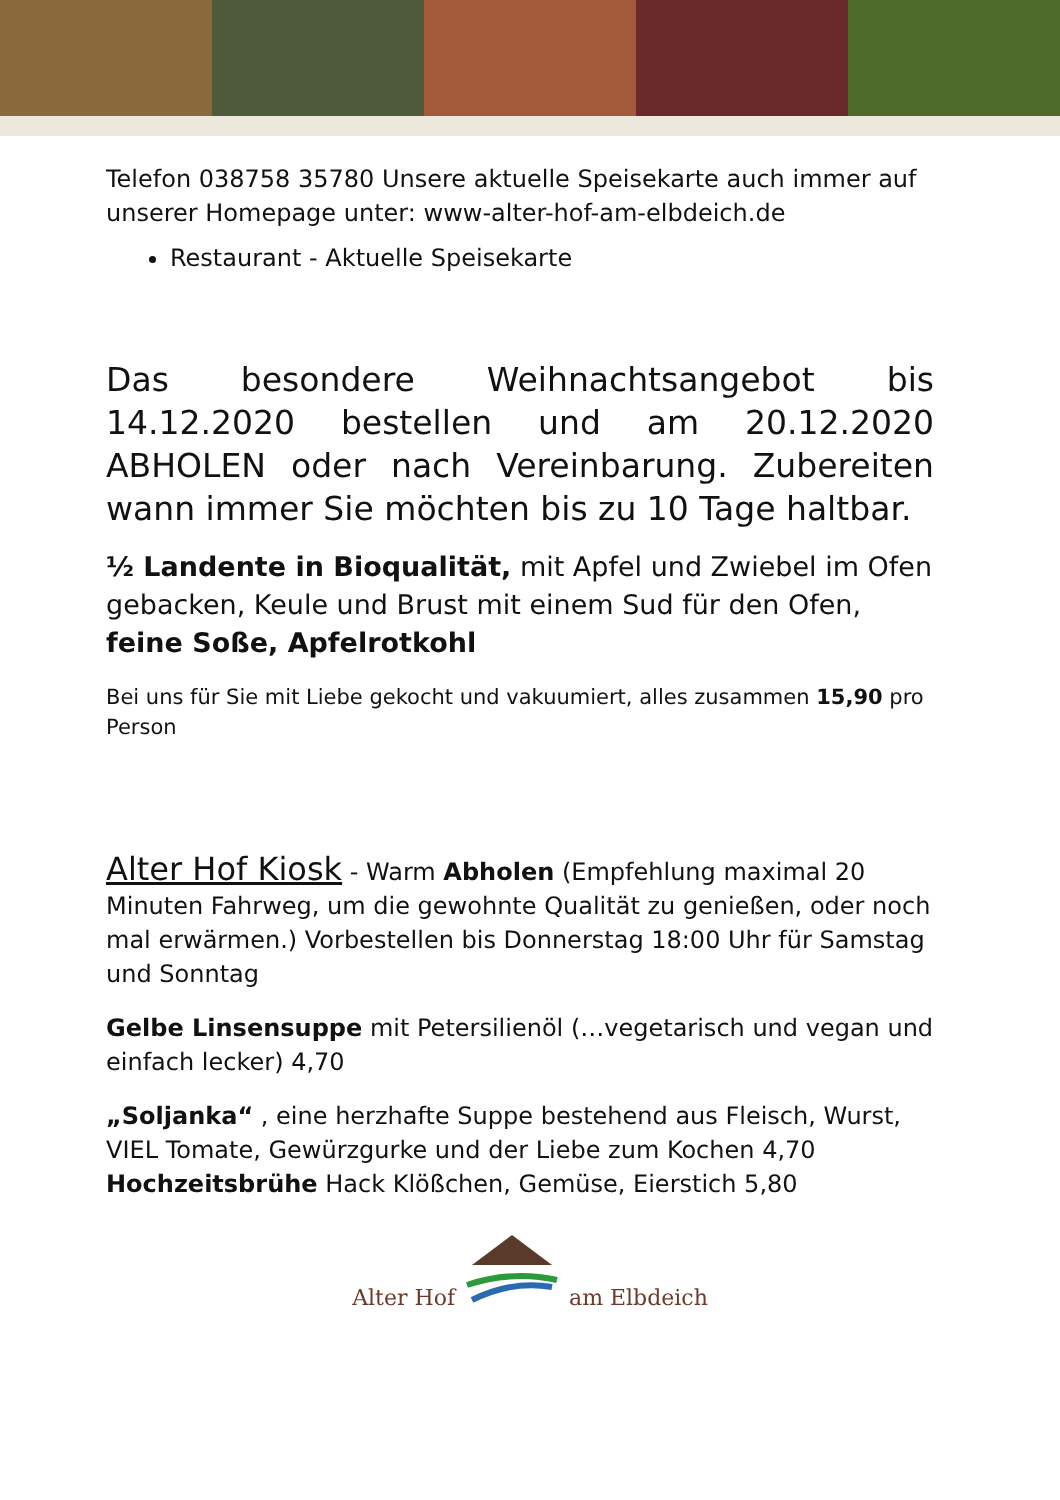Telefon 038758 35780 Unsere aktuelle Speisekarte auch immer auf unserer Homepage unter: www-alter-hof-am-elbdeich.de
Restaurant - Aktuelle Speisekarte
Das besondere Weihnachtsangebot bis 14.12.2020 bestellen und am 20.12.2020 ABHOLEN oder nach Vereinbarung. Zubereiten wann immer Sie möchten bis zu 10 Tage haltbar.
½ Landente in Bioqualität, mit Apfel und Zwiebel im Ofen gebacken, Keule und Brust mit einem Sud für den Ofen, feine Soße, Apfelrotkohl
Bei uns für Sie mit Liebe gekocht und vakuumiert, alles zusammen 15,90 pro Person
Alter Hof Kiosk - Warm Abholen (Empfehlung maximal 20 Minuten Fahrweg, um die gewohnte Qualität zu genießen, oder noch mal erwärmen.) Vorbestellen bis Donnerstag 18:00 Uhr für Samstag und Sonntag
Gelbe Linsensuppe mit Petersilienöl (…vegetarisch und vegan und einfach lecker) 4,70
„Soljanka“ , eine herzhafte Suppe bestehend aus Fleisch, Wurst, VIEL Tomate, Gewürzgurke und der Liebe zum Kochen 4,70
Hochzeitsbrühe Hack Klößchen, Gemüse, Eierstich 5,80
Alter Hof am Elbdeich